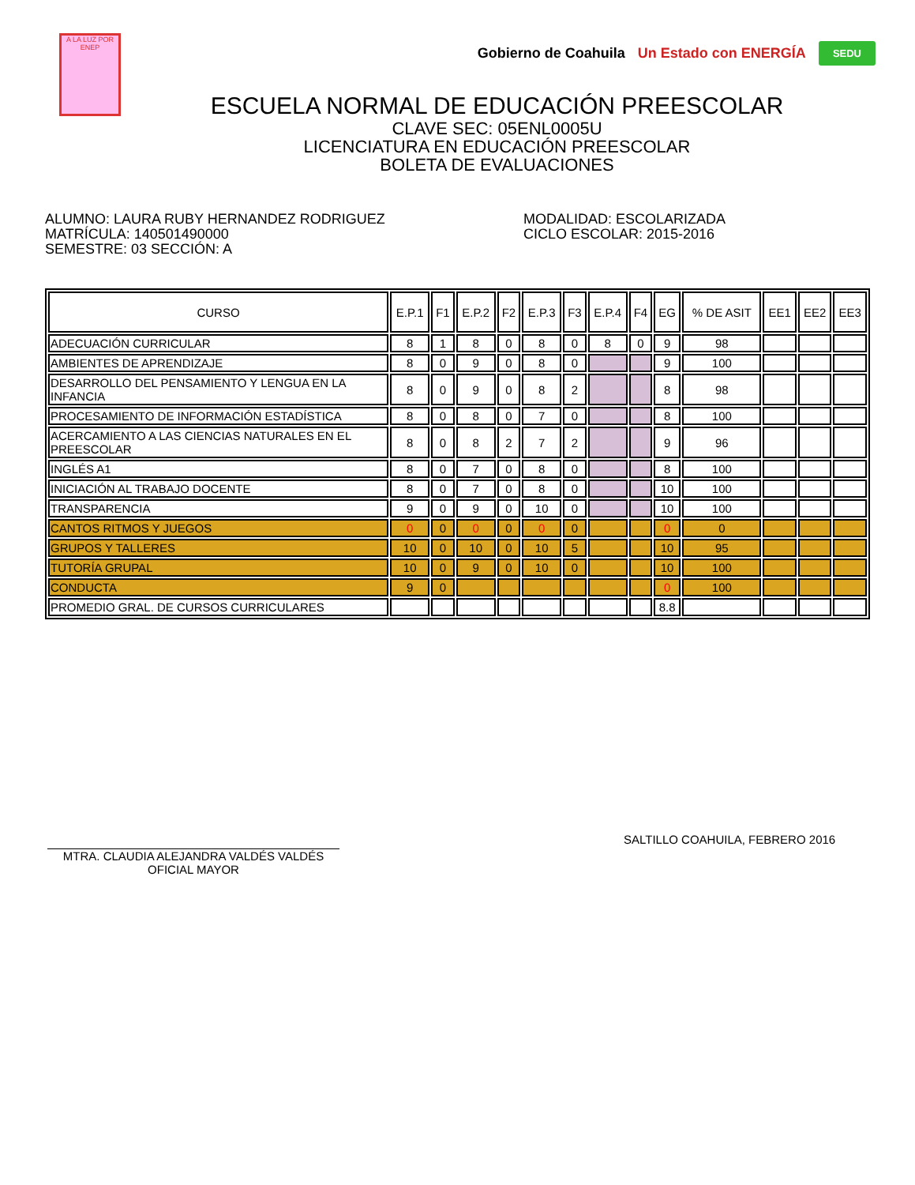A LA LUZ POR
ENEP
Gobierno de Coahuila Un Estado con ENERGÍA SEDU
ESCUELA NORMAL DE EDUCACIÓN PREESCOLAR
CLAVE SEC: 05ENL0005U
LICENCIATURA EN EDUCACIÓN PREESCOLAR
BOLETA DE EVALUACIONES
ALUMNO: LAURA RUBY HERNANDEZ RODRIGUEZ
MATRÍCULA: 140501490000
SEMESTRE: 03 SECCIÓN: A
MODALIDAD: ESCOLARIZADA
CICLO ESCOLAR: 2015-2016
| CURSO | E.P.1 | F1 | E.P.2 | F2 | E.P.3 | F3 | E.P.4 | F4 | EG | % DE ASIT | EE1 | EE2 | EE3 |
| --- | --- | --- | --- | --- | --- | --- | --- | --- | --- | --- | --- | --- | --- |
| ADECUACIÓN CURRICULAR | 8 | 1 | 8 | 0 | 8 | 0 | 8 | 0 | 9 | 98 | | | |
| AMBIENTES DE APRENDIZAJE | 8 | 0 | 9 | 0 | 8 | 0 | | | 9 | 100 | | | |
| DESARROLLO DEL PENSAMIENTO Y LENGUA EN LA INFANCIA | 8 | 0 | 9 | 0 | 8 | 2 | | | 8 | 98 | | | |
| PROCESAMIENTO DE INFORMACIÓN ESTADÍSTICA | 8 | 0 | 8 | 0 | 7 | 0 | | | 8 | 100 | | | |
| ACERCAMIENTO A LAS CIENCIAS NATURALES EN EL PREESCOLAR | 8 | 0 | 8 | 2 | 7 | 2 | | | 9 | 96 | | | |
| INGLÉS A1 | 8 | 0 | 7 | 0 | 8 | 0 | | | 8 | 100 | | | |
| INICIACIÓN AL TRABAJO DOCENTE | 8 | 0 | 7 | 0 | 8 | 0 | | | 10 | 100 | | | |
| TRANSPARENCIA | 9 | 0 | 9 | 0 | 10 | 0 | | | 10 | 100 | | | |
| CANTOS RITMOS Y JUEGOS | 0 | 0 | 0 | 0 | 0 | 0 | | | 0 | 0 | | | |
| GRUPOS Y TALLERES | 10 | 0 | 10 | 0 | 10 | 5 | | | 10 | 95 | | | |
| TUTORÍA GRUPAL | 10 | 0 | 9 | 0 | 10 | 0 | | | 10 | 100 | | | |
| CONDUCTA | 9 | 0 | | | | | | | 0 | 100 | | | |
| PROMEDIO GRAL. DE CURSOS CURRICULARES | | | | | | | | | 8.8 | | | | |
MTRA. CLAUDIA ALEJANDRA VALDÉS VALDÉS
OFICIAL MAYOR
SALTILLO COAHUILA, FEBRERO 2016